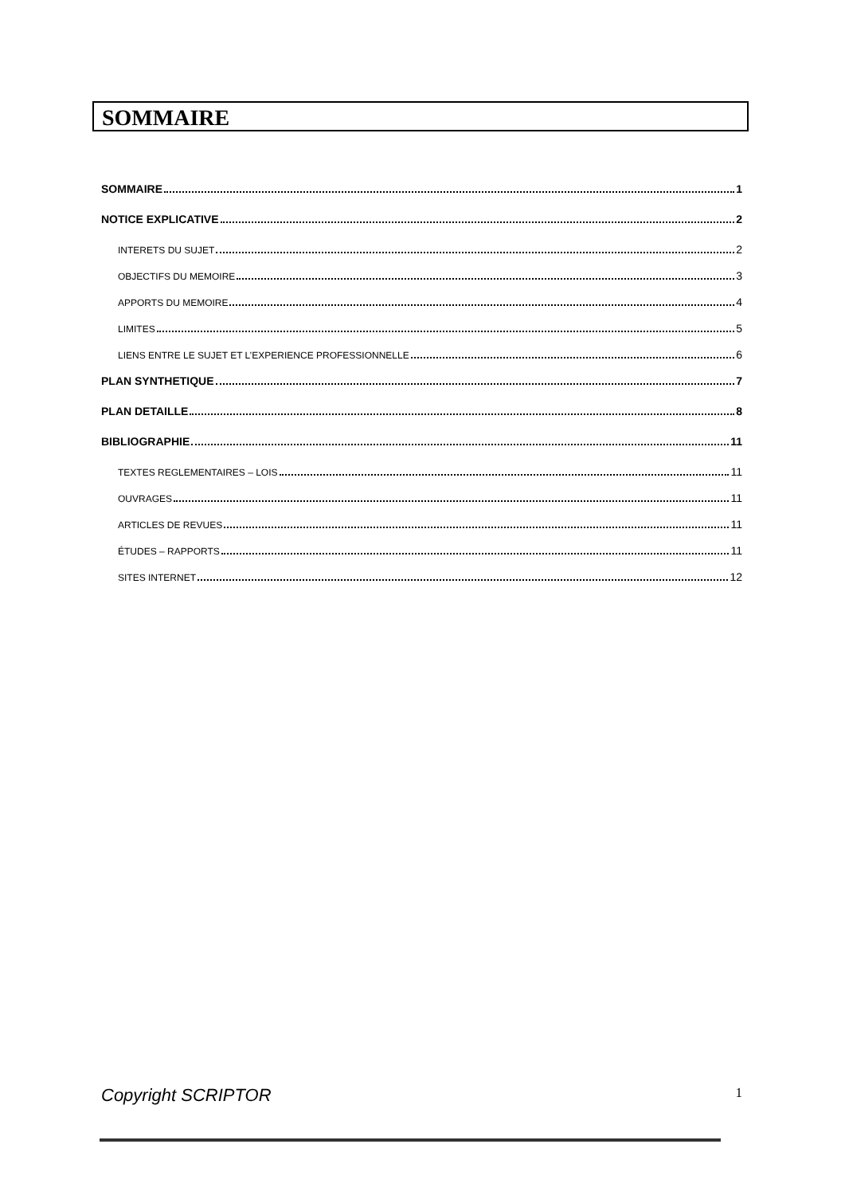SOMMAIRE
SOMMAIRE 1
NOTICE EXPLICATIVE 2
INTERETS DU SUJET 2
OBJECTIFS DU MEMOIRE 3
APPORTS DU MEMOIRE 4
LIMITES 5
LIENS ENTRE LE SUJET ET L’EXPERIENCE PROFESSIONNELLE 6
PLAN SYNTHETIQUE 7
PLAN DETAILLE 8
BIBLIOGRAPHIE 11
TEXTES REGLEMENTAIRES – LOIS 11
OUVRAGES 11
ARTICLES DE REVUES 11
ÉTUDES – RAPPORTS 11
SITES INTERNET 12
Copyright SCRIPTOR 1